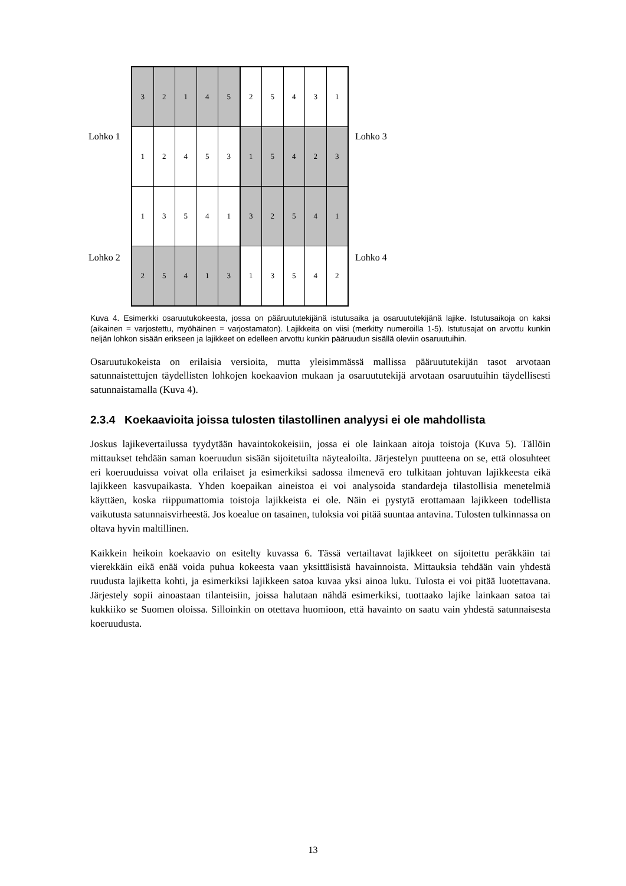| 3 | 2 | 1 | 4 | 5 | 2 | 5 | 4 | 3 | 1 |
| 1 | 2 | 4 | 5 | 3 | 1 | 5 | 4 | 2 | 3 |
| 1 | 3 | 5 | 4 | 1 | 3 | 2 | 5 | 4 | 1 |
| 2 | 5 | 4 | 1 | 3 | 1 | 3 | 5 | 4 | 2 |
Lohko 1 Lohko 3
Lohko 2 Lohko 4
Kuva 4. Esimerkki osaruutukokeesta, jossa on pääruututekijänä istutusaika ja osaruututekijänä lajike. Istutusaikoja on kaksi (aikainen = varjostettu, myöhäinen = varjostamaton). Lajikkeita on viisi (merkitty numeroilla 1-5). Istutusajat on arvottu kunkin neljän lohkon sisään erikseen ja lajikkeet on edelleen arvottu kunkin pääruudun sisällä oleviin osaruutuihin.
Osaruutukokeista on erilaisia versioita, mutta yleisimmässä mallissa pääruututekijän tasot arvotaan satunnaistettujen täydellisten lohkojen koekaavion mukaan ja osaruututekijä arvotaan osaruutuihin täydellisesti satunnaistamalla (Kuva 4).
2.3.4 Koekaavioita joissa tulosten tilastollinen analyysi ei ole mahdollista
Joskus lajikevertailussa tyydytään havaintokokeisiin, jossa ei ole lainkaan aitoja toistoja (Kuva 5). Tällöin mittaukset tehdään saman koeruudun sisään sijoitetuilta näytealoilta. Järjestelyn puutteena on se, että olosuhteet eri koeruuduissa voivat olla erilaiset ja esimerkiksi sadossa ilmenevä ero tulkitaan johtuvan lajikkeesta eikä lajikkeen kasvupaikasta. Yhden koepaikan aineistoa ei voi analysoida standardeja tilastollisia menetelmiä käyttäen, koska riippumattomia toistoja lajikkeista ei ole. Näin ei pystytä erottamaan lajikkeen todellista vaikutusta satunnaisvirheestä. Jos koealue on tasainen, tuloksia voi pitää suuntaa antavina. Tulosten tulkinnassa on oltava hyvin maltillinen.
Kaikkein heikoin koekaavio on esitelty kuvassa 6. Tässä vertailtavat lajikkeet on sijoitettu peräkkäin tai vierekkäin eikä enää voida puhua kokeesta vaan yksittäisistä havainnoista. Mittauksia tehdään vain yhdestä ruudusta lajiketta kohti, ja esimerkiksi lajikkeen satoa kuvaa yksi ainoa luku. Tulosta ei voi pitää luotettavana. Järjestely sopii ainoastaan tilanteisiin, joissa halutaan nähdä esimerkiksi, tuottaako lajike lainkaan satoa tai kukkiiko se Suomen oloissa. Silloinkin on otettava huomioon, että havainto on saatu vain yhdestä satunnaisesta koeruudusta.
13